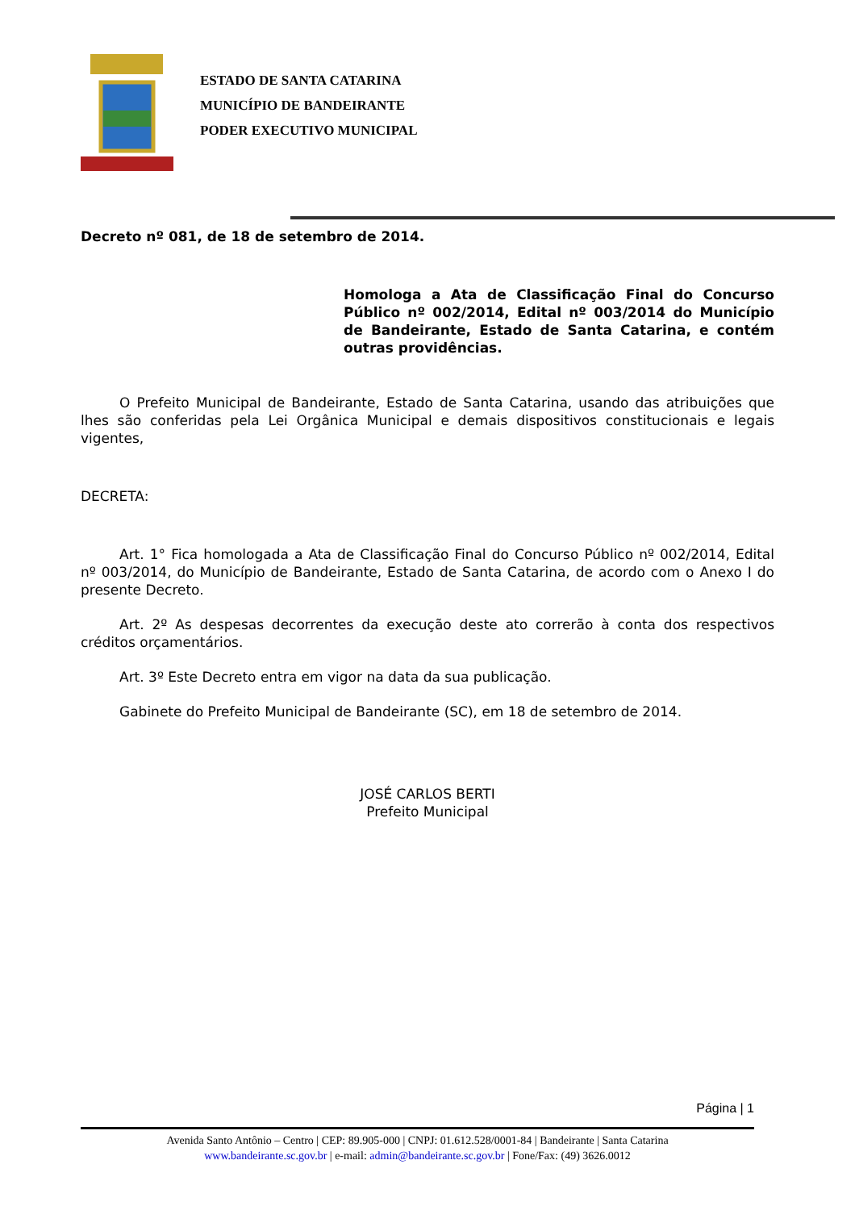ESTADO DE SANTA CATARINA
MUNICÍPIO DE BANDEIRANTE
PODER EXECUTIVO MUNICIPAL
Decreto nº 081, de 18 de setembro de 2014.
Homologa a Ata de Classificação Final do Concurso Público nº 002/2014, Edital nº 003/2014 do Município de Bandeirante, Estado de Santa Catarina, e contém outras providências.
O Prefeito Municipal de Bandeirante, Estado de Santa Catarina, usando das atribuições que lhes são conferidas pela Lei Orgânica Municipal e demais dispositivos constitucionais e legais vigentes,
DECRETA:
Art. 1° Fica homologada a Ata de Classificação Final do Concurso Público nº 002/2014, Edital nº 003/2014, do Município de Bandeirante, Estado de Santa Catarina, de acordo com o Anexo I do presente Decreto.
Art. 2º As despesas decorrentes da execução deste ato correrão à conta dos respectivos créditos orçamentários.
Art. 3º Este Decreto entra em vigor na data da sua publicação.
Gabinete do Prefeito Municipal de Bandeirante (SC), em 18 de setembro de 2014.
JOSÉ CARLOS BERTI
Prefeito Municipal
Página | 1
Avenida Santo Antônio – Centro | CEP: 89.905-000 | CNPJ: 01.612.528/0001-84 | Bandeirante | Santa Catarina
www.bandeirante.sc.gov.br | e-mail: admin@bandeirante.sc.gov.br | Fone/Fax: (49) 3626.0012